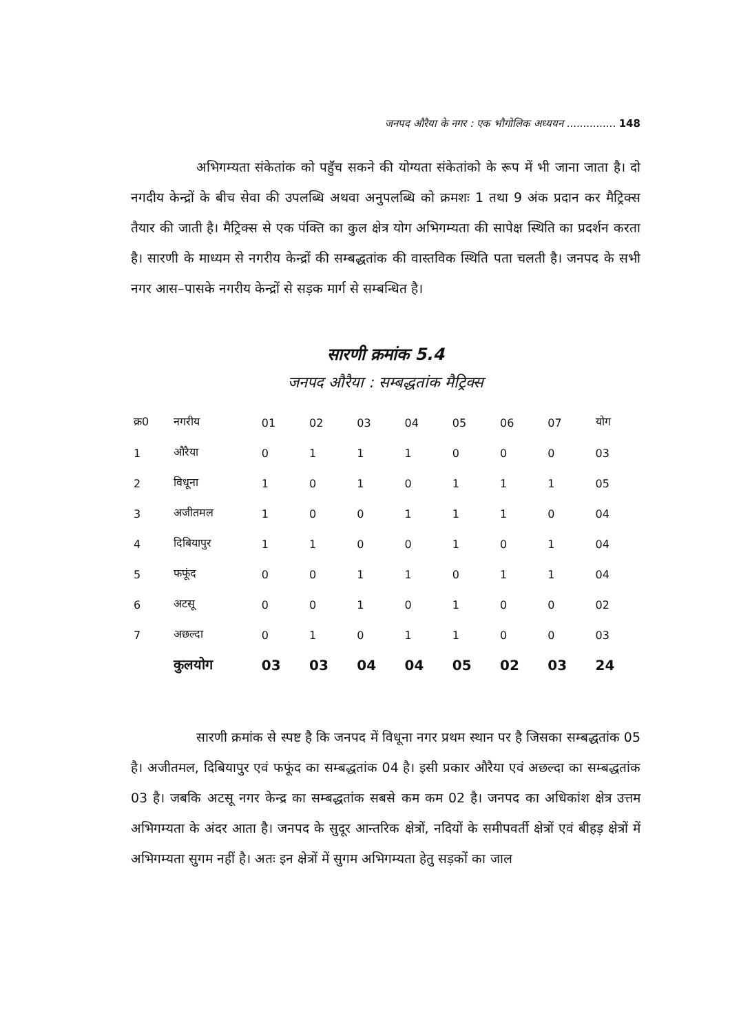जनपद औरैया के नगर : एक भौगोलिक अध्ययन ............... 148
अभिगम्यता संकेतांक को पहुॅच सकने की योग्यता संकेतांको के रूप में भी जाना जाता है। दो नगदीय केन्द्रों के बीच सेवा की उपलब्धि अथवा अनुपलब्धि को क्रमशः 1 तथा 9 अंक प्रदान कर मैट्रिक्स तैयार की जाती है। मैट्रिक्स से एक पंक्ति का कुल क्षेत्र योग अभिगम्यता की सापेक्ष स्थिति का प्रदर्शन करता है। सारणी के माध्यम से नगरीय केन्द्रों की सम्बद्धतांक की वास्तविक स्थिति पता चलती है। जनपद के सभी नगर आस–पासके नगरीय केन्द्रों से सड़क मार्ग से सम्बन्धित है।
सारणी क्रमांक 5.4
जनपद औरैया : सम्बद्धतांक मैट्रिक्स
| क्र0 | नगरीय | 01 | 02 | 03 | 04 | 05 | 06 | 07 | योग |
| --- | --- | --- | --- | --- | --- | --- | --- | --- | --- |
| 1 | औरैया | 0 | 1 | 1 | 1 | 0 | 0 | 0 | 03 |
| 2 | विधूना | 1 | 0 | 1 | 0 | 1 | 1 | 1 | 05 |
| 3 | अजीतमल | 1 | 0 | 0 | 1 | 1 | 1 | 0 | 04 |
| 4 | दिबियापुर | 1 | 1 | 0 | 0 | 1 | 0 | 1 | 04 |
| 5 | फफूंद | 0 | 0 | 1 | 1 | 0 | 1 | 1 | 04 |
| 6 | अटसू | 0 | 0 | 1 | 0 | 1 | 0 | 0 | 02 |
| 7 | अछल्दा | 0 | 1 | 0 | 1 | 1 | 0 | 0 | 03 |
| | कुलयोग | 03 | 03 | 04 | 04 | 05 | 02 | 03 | 24 |
सारणी क्रमांक से स्पष्ट है कि जनपद में विधूना नगर प्रथम स्थान पर है जिसका सम्बद्धतांक 05 है। अजीतमल, दिबियापुर एवं फफूंद का सम्बद्धतांक 04 है। इसी प्रकार औरैया एवं अछल्दा का सम्बद्धतांक 03 है। जबकि अटसू नगर केन्द्र का सम्बद्धतांक सबसे कम कम 02 है। जनपद का अधिकांश क्षेत्र उत्तम अभिगम्यता के अंदर आता है। जनपद के सुदूर आन्तरिक क्षेत्रों, नदियों के समीपवर्ती क्षेत्रों एवं बीहड़ क्षेत्रों में अभिगम्यता सुगम नहीं है। अतः इन क्षेत्रों में सुगम अभिगम्यता हेतु सड़कों का जाल